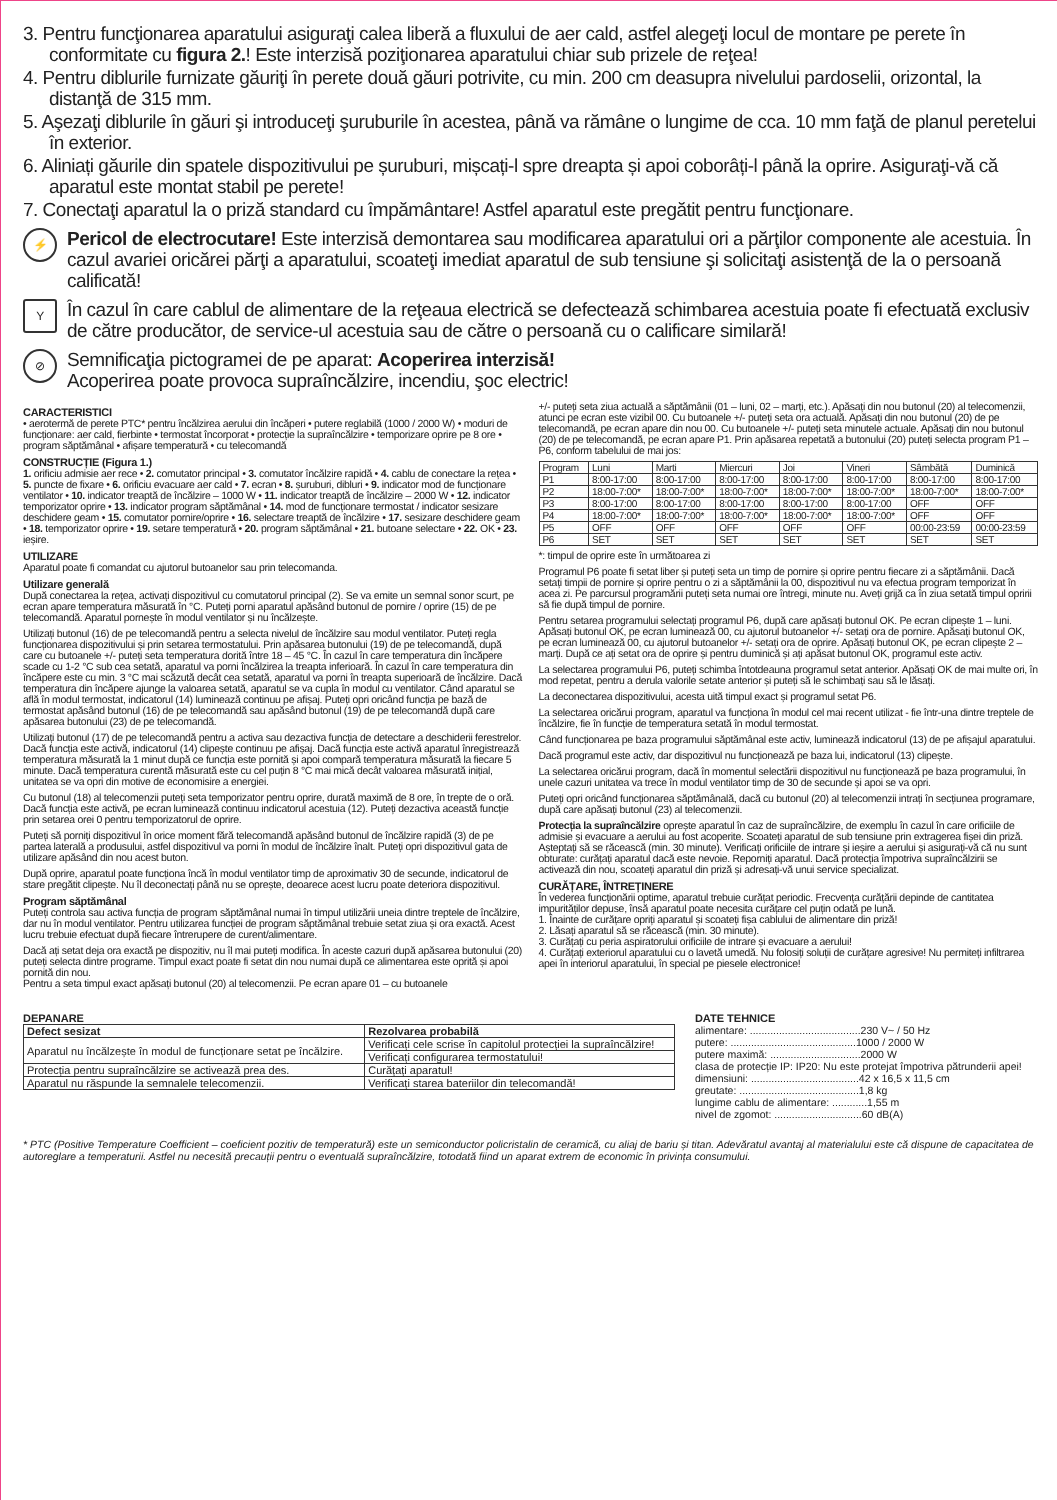3. Pentru funcţionarea aparatului asiguraţi calea liberă a fluxului de aer cald, astfel alegeţi locul de montare pe perete în conformitate cu figura 2.! Este interzisă poziţionarea aparatului chiar sub prizele de reţea!
4. Pentru diblurile furnizate găuriţi în perete două găuri potrivite, cu min. 200 cm deasupra nivelului pardoselii, orizontal, la distanţă de 315 mm.
5. Aşezaţi diblurile în găuri şi introduceţi şuruburile în acestea, până va rămâne o lungime de cca. 10 mm faţă de planul peretelui în exterior.
6. Aliniați găurile din spatele dispozitivului pe șuruburi, mișcați-l spre dreapta și apoi coborâți-l până la oprire. Asiguraţi-vă că aparatul este montat stabil pe perete!
7. Conectaţi aparatul la o priză standard cu împământare! Astfel aparatul este pregătit pentru funcţionare.
⚡
Pericol de electrocutare! Este interzisă demontarea sau modificarea aparatului ori a părţilor componente ale acestuia. În cazul avariei oricărei părţi a aparatului, scoateţi imediat aparatul de sub tensiune şi solicitaţi asistenţă de la o persoană calificată!
Y
În cazul în care cablul de alimentare de la reţeaua electrică se defectează schimbarea acestuia poate fi efectuată exclusiv de către producător, de service-ul acestuia sau de către o persoană cu o calificare similară!
⊘
Semnificaţia pictogramei de pe aparat: Acoperirea interzisă!
Acoperirea poate provoca supraîncălzire, incendiu, şoc electric!
CARACTERISTICI
• aerotermă de perete PTC* pentru încălzirea aerului din încăperi • putere reglabilă (1000 / 2000 W) • moduri de funcționare: aer cald, fierbinte • termostat încorporat • protecție la supraîncălzire • temporizare oprire pe 8 ore • program săptămânal • afișare temperatură • cu telecomandă
CONSTRUCȚIE (Figura 1.)
1. orificiu admisie aer rece • 2. comutator principal • 3. comutator încălzire rapidă • 4. cablu de conectare la rețea • 5. puncte de fixare • 6. orificiu evacuare aer cald • 7. ecran • 8. șuruburi, dibluri • 9. indicator mod de funcționare ventilator • 10. indicator treaptă de încălzire – 1000 W • 11. indicator treaptă de încălzire – 2000 W • 12. indicator temporizator oprire • 13. indicator program săptămânal • 14. mod de funcționare termostat / indicator sesizare deschidere geam • 15. comutator pornire/oprire • 16. selectare treaptă de încălzire • 17. sesizare deschidere geam • 18. temporizator oprire • 19. setare temperatură • 20. program săptămânal • 21. butoane selectare • 22. OK • 23. ieșire.
UTILIZARE
Aparatul poate fi comandat cu ajutorul butoanelor sau prin telecomanda.
Utilizare generală
După conectarea la rețea, activați dispozitivul cu comutatorul principal (2). Se va emite un semnal sonor scurt, pe ecran apare temperatura măsurată în °C. Puteți porni aparatul apăsând butonul de pornire / oprire (15) de pe telecomandă. Aparatul pornește în modul ventilator și nu încălzește.
Utilizați butonul (16) de pe telecomandă pentru a selecta nivelul de încălzire sau modul ventilator. Puteți regla funcționarea dispozitivului și prin setarea termostatului. Prin apăsarea butonului (19) de pe telecomandă, după care cu butoanele +/- puteți seta temperatura dorită între 18 – 45 °C. În cazul în care temperatura din încăpere scade cu 1-2 °C sub cea setată, aparatul va porni încălzirea la treapta inferioară. În cazul în care temperatura din încăpere este cu min. 3 °C mai scăzută decât cea setată, aparatul va porni în treapta superioară de încălzire. Dacă temperatura din încăpere ajunge la valoarea setată, aparatul se va cupla în modul cu ventilator. Când aparatul se află în modul termostat, indicatorul (14) luminează continuu pe afișaj. Puteți opri oricând funcția pe bază de termostat apăsând butonul (16) de pe telecomandă sau apăsând butonul (19) de pe telecomandă după care apăsarea butonului (23) de pe telecomandă.
Utilizați butonul (17) de pe telecomandă pentru a activa sau dezactiva funcția de detectare a deschiderii ferestrelor. Dacă funcția este activă, indicatorul (14) clipește continuu pe afișaj. Dacă funcția este activă aparatul înregistrează temperatura măsurată la 1 minut după ce funcția este pornită și apoi compară temperatura măsurată la fiecare 5 minute. Dacă temperatura curentă măsurată este cu cel puțin 8 °C mai mică decât valoarea măsurată inițial, unitatea se va opri din motive de economisire a energiei.
Cu butonul (18) al telecomenzii puteți seta temporizator pentru oprire, durată maximă de 8 ore, în trepte de o oră. Dacă funcția este activă, pe ecran luminează continuu indicatorul acestuia (12). Puteți dezactiva această funcție prin setarea orei 0 pentru temporizatorul de oprire.
Puteți să porniți dispozitivul în orice moment fără telecomandă apăsând butonul de încălzire rapidă (3) de pe partea laterală a produsului, astfel dispozitivul va porni în modul de încălzire înalt. Puteți opri dispozitivul gata de utilizare apăsând din nou acest buton.
După oprire, aparatul poate funcționa încă în modul ventilator timp de aproximativ 30 de secunde, indicatorul de stare pregătit clipește. Nu îl deconectați până nu se oprește, deoarece acest lucru poate deteriora dispozitivul.
Program săptămânal
Puteți controla sau activa funcția de program săptămânal numai în timpul utilizării uneia dintre treptele de încălzire, dar nu în modul ventilator. Pentru utilizarea funcției de program săptămânal trebuie setat ziua și ora exactă. Acest lucru trebuie efectuat după fiecare întrerupere de curent/alimentare.
Dacă ați setat deja ora exactă pe dispozitiv, nu îl mai puteți modifica. În aceste cazuri după apăsarea butonului (20) puteți selecta dintre programe. Timpul exact poate fi setat din nou numai după ce alimentarea este oprită și apoi pornită din nou.
Pentru a seta timpul exact apăsați butonul (20) al telecomenzii. Pe ecran apare 01 – cu butoanele
+/- puteți seta ziua actuală a săptămânii (01 – luni, 02 – marți, etc.). Apăsați din nou butonul (20) al telecomenzii, atunci pe ecran este vizibil 00. Cu butoanele +/- puteți seta ora actuală. Apăsați din nou butonul (20) de pe telecomandă, pe ecran apare din nou 00. Cu butoanele +/- puteți seta minutele actuale. Apăsați din nou butonul (20) de pe telecomandă, pe ecran apare P1. Prin apăsarea repetată a butonului (20) puteți selecta program P1 – P6, conform tabelului de mai jos:
| Program | Luni | Marti | Miercuri | Joi | Vineri | Sâmbătă | Duminică |
| --- | --- | --- | --- | --- | --- | --- | --- |
| P1 | 8:00-17:00 | 8:00-17:00 | 8:00-17:00 | 8:00-17:00 | 8:00-17:00 | 8:00-17:00 | 8:00-17:00 |
| P2 | 18:00-7:00* | 18:00-7:00* | 18:00-7:00* | 18:00-7:00* | 18:00-7:00* | 18:00-7:00* | 18:00-7:00* |
| P3 | 8:00-17:00 | 8:00-17:00 | 8:00-17:00 | 8:00-17:00 | 8:00-17:00 | OFF | OFF |
| P4 | 18:00-7:00* | 18:00-7:00* | 18:00-7:00* | 18:00-7:00* | 18:00-7:00* | OFF | OFF |
| P5 | OFF | OFF | OFF | OFF | OFF | 00:00-23:59 | 00:00-23:59 |
| P6 | SET | SET | SET | SET | SET | SET | SET |
*: timpul de oprire este în următoarea zi
Programul P6 poate fi setat liber și puteți seta un timp de pornire și oprire pentru fiecare zi a săptămânii. Dacă setați timpii de pornire și oprire pentru o zi a săptămânii la 00, dispozitivul nu va efectua program temporizat în acea zi. Pe parcursul programării puteți seta numai ore întregi, minute nu. Aveți grijă ca în ziua setată timpul opririi să fie după timpul de pornire.
Pentru setarea programului selectați programul P6, după care apăsați butonul OK. Pe ecran clipește 1 – luni. Apăsați butonul OK, pe ecran luminează 00, cu ajutorul butoanelor +/- setați ora de pornire. Apăsați butonul OK, pe ecran luminează 00, cu ajutorul butoanelor +/- setați ora de oprire. Apăsați butonul OK, pe ecran clipește 2 – marți. După ce ați setat ora de oprire și pentru duminică și ați apăsat butonul OK, programul este activ.
La selectarea programului P6, puteți schimba întotdeauna programul setat anterior. Apăsați OK de mai multe ori, în mod repetat, pentru a derula valorile setate anterior și puteți să le schimbați sau să le lăsați.
La deconectarea dispozitivului, acesta uită timpul exact și programul setat P6.
La selectarea oricărui program, aparatul va funcționa în modul cel mai recent utilizat - fie într-una dintre treptele de încălzire, fie în funcție de temperatura setată în modul termostat.
Când funcționarea pe baza programului săptămânal este activ, luminează indicatorul (13) de pe afișajul aparatului.
Dacă programul este activ, dar dispozitivul nu funcționează pe baza lui, indicatorul (13) clipește.
La selectarea oricărui program, dacă în momentul selectării dispozitivul nu funcționează pe baza programului, în unele cazuri unitatea va trece în modul ventilator timp de 30 de secunde și apoi se va opri.
Puteți opri oricând funcționarea săptămânală, dacă cu butonul (20) al telecomenzii intrați în secțiunea programare, după care apăsați butonul (23) al telecomenzii.
Protecția la supraîncălzire oprește aparatul în caz de supraîncălzire, de exemplu în cazul în care orificiile de admisie și evacuare a aerului au fost acoperite. Scoateți aparatul de sub tensiune prin extragerea fișei din priză. Așteptați să se răcească (min. 30 minute). Verificați orificiile de intrare și ieșire a aerului și asigurați-vă că nu sunt obturate: curățați aparatul dacă este nevoie. Reporniți aparatul. Dacă protecția împotriva supraîncălzirii se activează din nou, scoateți aparatul din priză și adresați-vă unui service specializat.
CURĂȚARE, ÎNTREȚINERE
În vederea funcționării optime, aparatul trebuie curățat periodic. Frecvența curățării depinde de cantitatea impurităților depuse, însă aparatul poate necesita curățare cel puțin odată pe lună.
1. Înainte de curățare opriți aparatul și scoateți fișa cablului de alimentare din priză!
2. Lăsați aparatul să se răcească (min. 30 minute).
3. Curățați cu peria aspiratorului orificiile de intrare și evacuare a aerului!
4. Curățați exteriorul aparatului cu o lavetă umedă. Nu folosiți soluții de curățare agresive! Nu permiteți infiltrarea apei în interiorul aparatului, în special pe piesele electronice!
DEPANARE
| Defect sesizat | Rezolvarea probabilă |
| --- | --- |
| Aparatul nu încălzește în modul de funcționare setat pe încălzire. | Verificați cele scrise în capitolul protecției la supraîncălzire! |
| | Verificați configurarea termostatului! |
| Protecția pentru supraîncălzire se activează prea des. | Curățați aparatul! |
| Aparatul nu răspunde la semnalele telecomenzii. | Verificați starea bateriilor din telecomandă! |
DATE TEHNICE
alimentare: ......................................230 V~ / 50 Hz
putere: ...........................................1000 / 2000 W
putere maximă: ...............................2000 W
clasa de protecție IP: IP20: Nu este protejat împotriva pătrunderii apei!
dimensiuni: .....................................42 x 16,5 x 11,5 cm
greutate: .........................................1,8 kg
lungime cablu de alimentare: ............1,55 m
nivel de zgomot: ..............................60 dB(A)
* PTC (Positive Temperature Coefficient – coeficient pozitiv de temperatură) este un semiconductor policristalin de ceramică, cu aliaj de bariu și titan. Adevăratul avantaj al materialului este că dispune de capacitatea de autoreglare a temperaturii. Astfel nu necesită precauții pentru o eventuală supraîncălzire, totodată fiind un aparat extrem de economic în privința consumului.